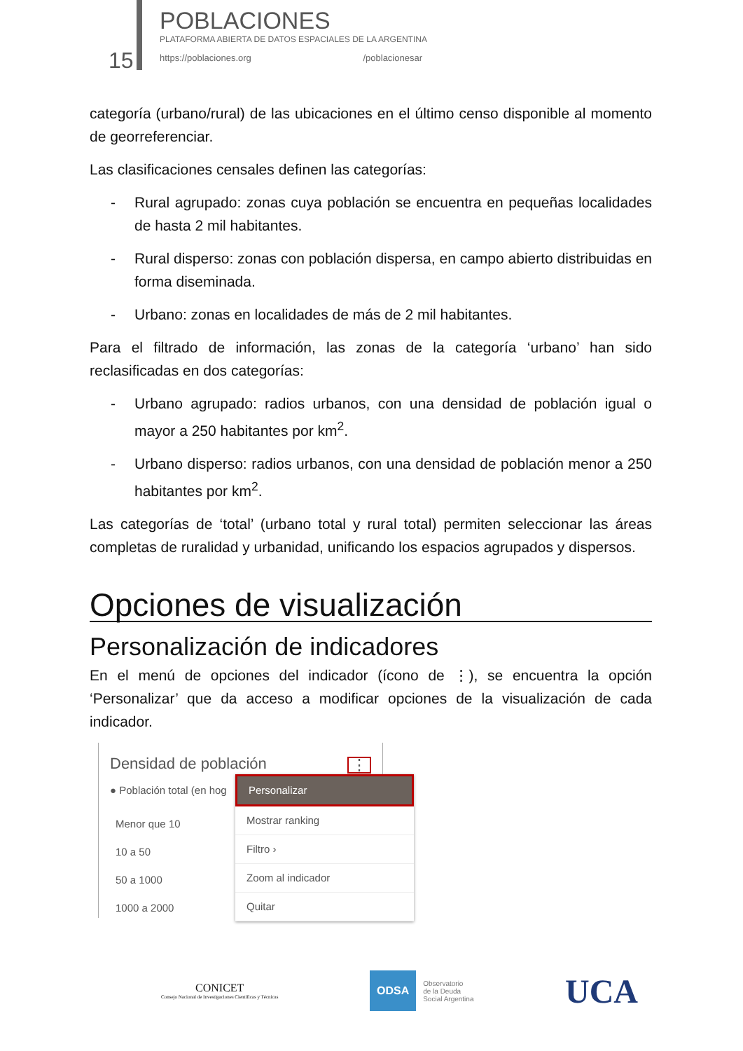15 POBLACIONES
PLATAFORMA ABIERTA DE DATOS ESPACIALES DE LA ARGENTINA
https://poblaciones.org /poblacionesar
categoría (urbano/rural) de las ubicaciones en el último censo disponible al momento de georreferenciar.
Las clasificaciones censales definen las categorías:
- Rural agrupado: zonas cuya población se encuentra en pequeñas localidades de hasta 2 mil habitantes.
- Rural disperso: zonas con población dispersa, en campo abierto distribuidas en forma diseminada.
- Urbano: zonas en localidades de más de 2 mil habitantes.
Para el filtrado de información, las zonas de la categoría ‘urbano’ han sido reclasificadas en dos categorías:
- Urbano agrupado: radios urbanos, con una densidad de población igual o mayor a 250 habitantes por km<sup>2</sup>.
- Urbano disperso: radios urbanos, con una densidad de población menor a 250 habitantes por km<sup>2</sup>.
Las categorías de ‘total’ (urbano total y rural total) permiten seleccionar las áreas completas de ruralidad y urbanidad, unificando los espacios agrupados y dispersos.
Opciones de visualización
Personalización de indicadores
En el menú de opciones del indicador (ícono de ⋮), se encuentra la opción ‘Personalizar’ que da acceso a modificar opciones de la visualización de cada indicador.
Densidad de población ⋮
● Población total (en hog
Menor que 10
10 a 50
50 a 1000
1000 a 2000
Personalizar
Mostrar ranking
Filtro ›
Zoom al indicador
Quitar
CONICET
Consejo Nacional de Investigaciones Científicas y Técnicas
ODSA
Observatorio
de la Deuda
Social Argentina
UCA